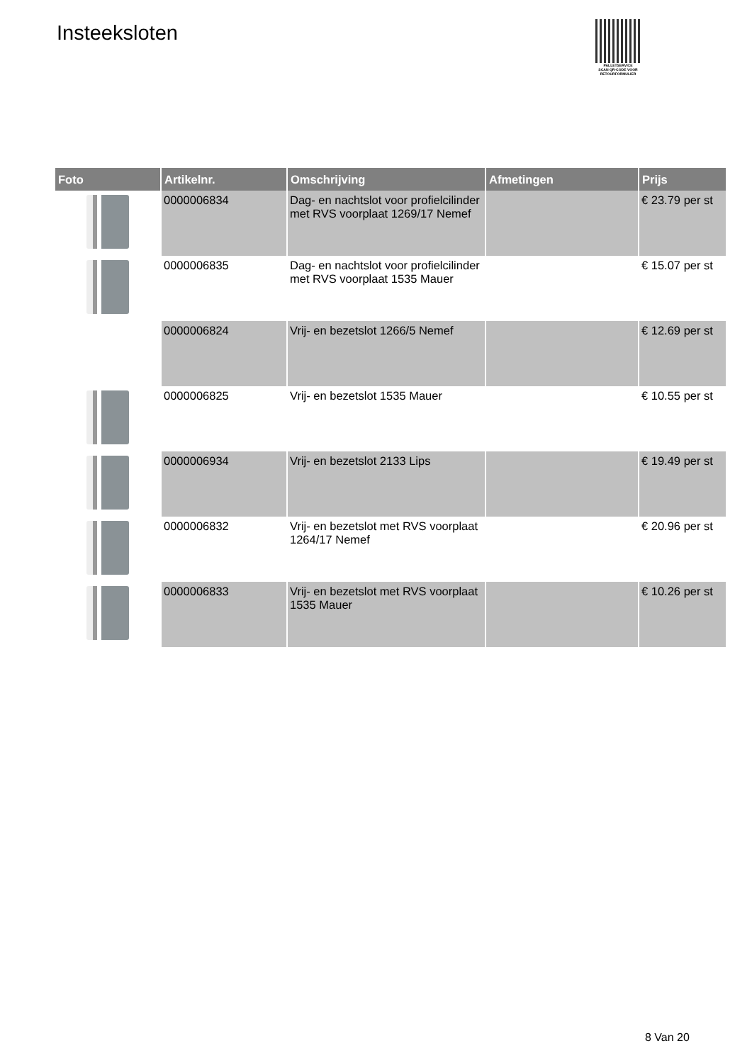Insteeksloten
PALLETSERVICE
SCAN QR-CODE VOOR RETOURFORMULIER
| Foto | Artikelnr. | Omschrijving | Afmetingen | Prijs |
| --- | --- | --- | --- | --- |
| | 0000006834 | Dag- en nachtslot voor profielcilinder met RVS voorplaat 1269/17 Nemef | | € 23.79 per st |
| | 0000006835 | Dag- en nachtslot voor profielcilinder met RVS voorplaat 1535 Mauer | | € 15.07 per st |
| | 0000006824 | Vrij- en bezetslot 1266/5 Nemef | | € 12.69 per st |
| | 0000006825 | Vrij- en bezetslot 1535 Mauer | | € 10.55 per st |
| | 0000006934 | Vrij- en bezetslot 2133 Lips | | € 19.49 per st |
| | 0000006832 | Vrij- en bezetslot met RVS voorplaat 1264/17 Nemef | | € 20.96 per st |
| | 0000006833 | Vrij- en bezetslot met RVS voorplaat 1535 Mauer | | € 10.26 per st |
8 Van 20